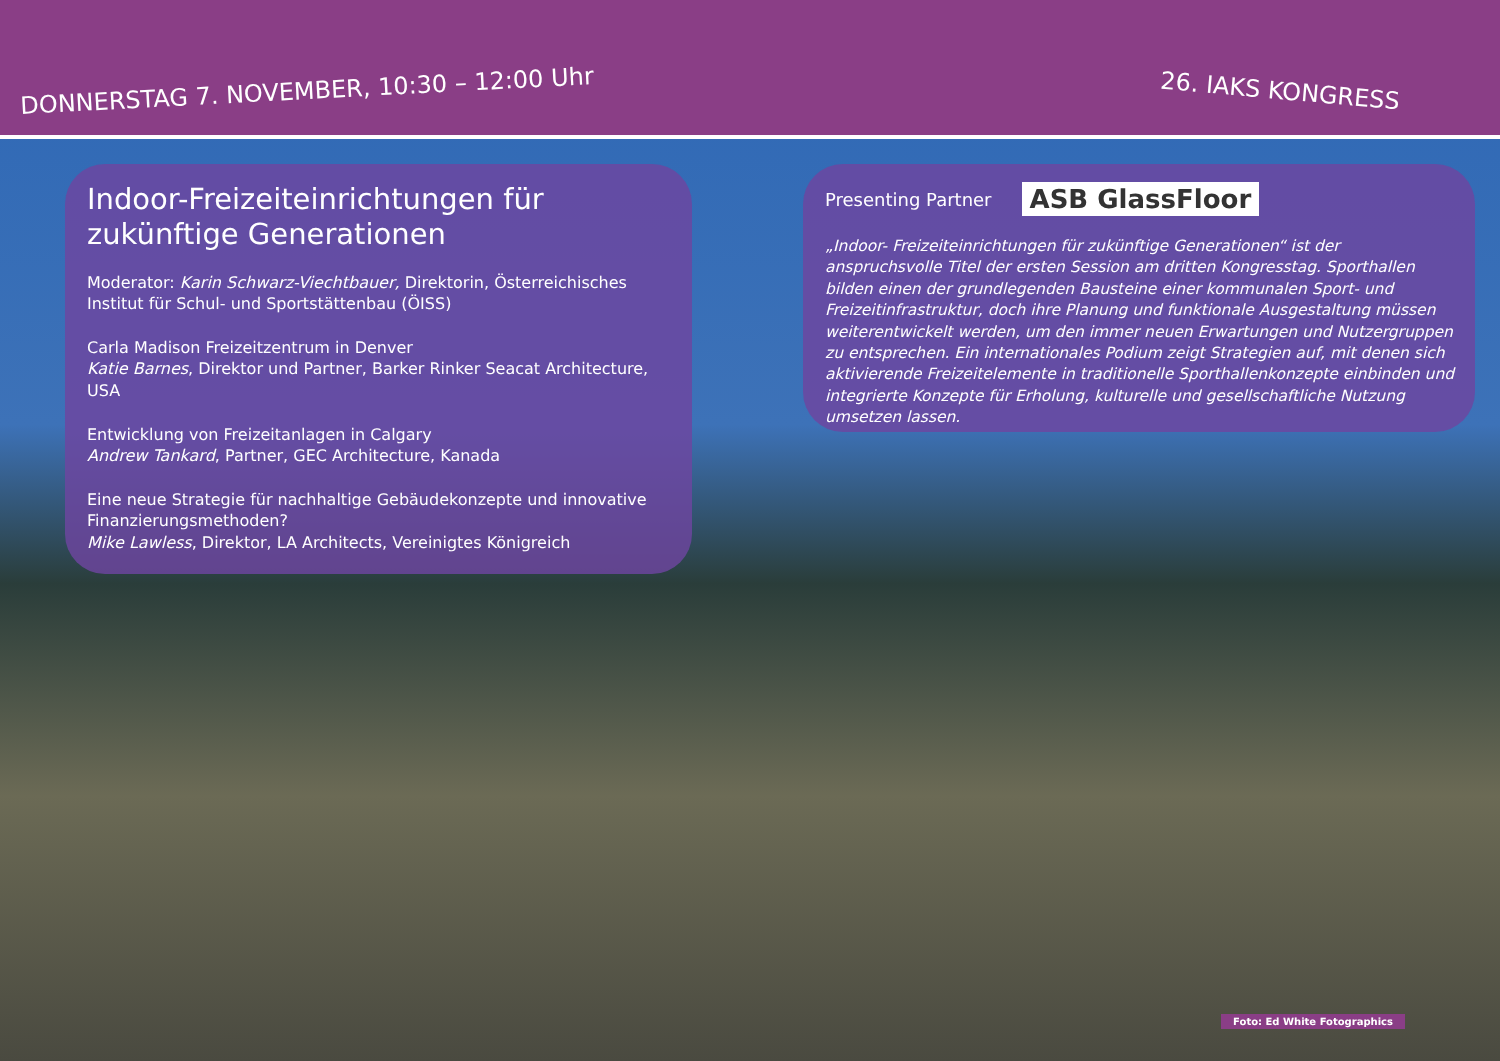DONNERSTAG 7. NOVEMBER, 10:30 – 12:00 Uhr
26. IAKS KONGRESS
Indoor-Freizeiteinrichtungen für zukünftige Generationen
Moderator: Karin Schwarz-Viechtbauer, Direktorin, Österreichisches Institut für Schul- und Sportstättenbau (ÖISS)
Carla Madison Freizeitzentrum in Denver
Katie Barnes, Direktor und Partner, Barker Rinker Seacat Architecture, USA
Entwicklung von Freizeitanlagen in Calgary
Andrew Tankard, Partner, GEC Architecture, Kanada
Eine neue Strategie für nachhaltige Gebäudekonzepte und innovative Finanzierungsmethoden?
Mike Lawless, Direktor, LA Architects, Vereinigtes Königreich
Presenting Partner ASB GlassFloor
„Indoor- Freizeiteinrichtungen für zukünftige Generationen“ ist der anspruchsvolle Titel der ersten Session am dritten Kongresstag. Sporthallen bilden einen der grundlegenden Bausteine einer kommunalen Sport- und Freizeitinfrastruktur, doch ihre Planung und funktionale Ausgestaltung müssen weiterentwickelt werden, um den immer neuen Erwartungen und Nutzergruppen zu entsprechen. Ein internationales Podium zeigt Strategien auf, mit denen sich aktivierende Freizeitelemente in traditionelle Sporthallenkonzepte einbinden und integrierte Konzepte für Erholung, kulturelle und gesellschaftliche Nutzung umsetzen lassen.
Foto: Ed White Fotographics